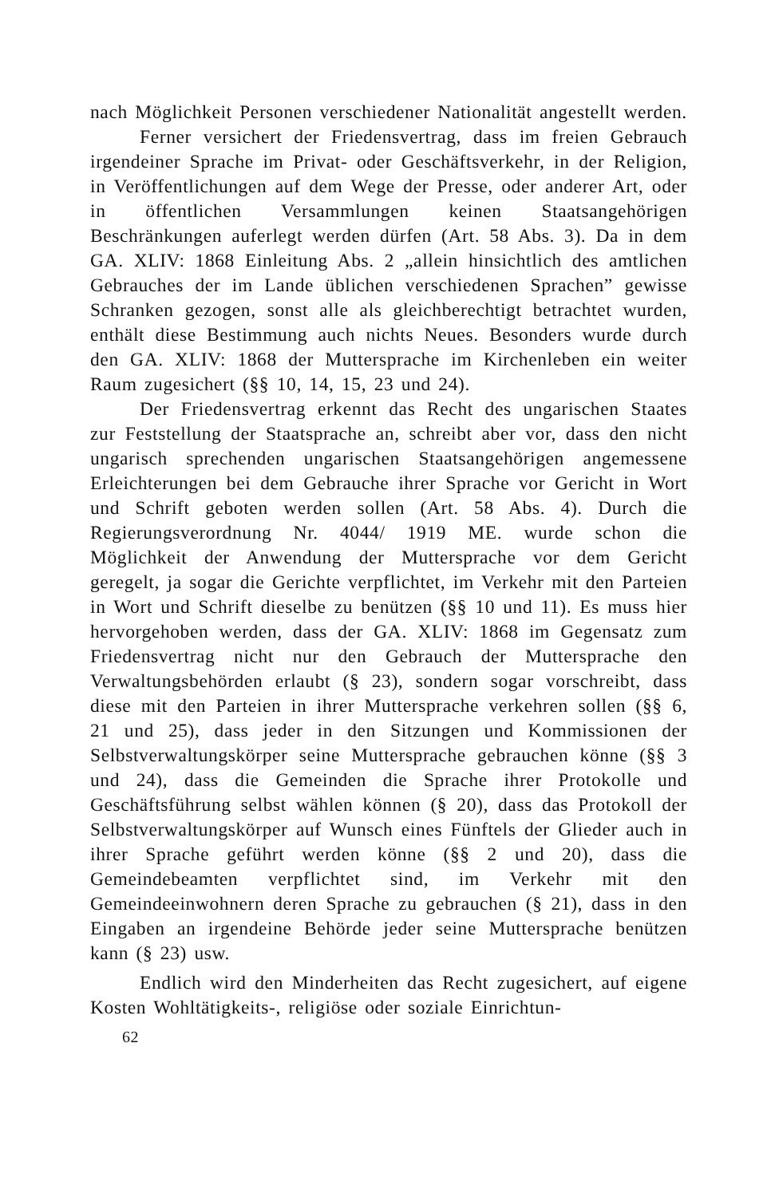nach Möglichkeit Personen verschiedener Nationalität angestellt werden.
Ferner versichert der Friedensvertrag, dass im freien Gebrauch irgendeiner Sprache im Privat- oder Geschäftsverkehr, in der Religion, in Veröffentlichungen auf dem Wege der Presse, oder anderer Art, oder in öffentlichen Versammlungen keinen Staatsangehörigen Beschränkungen auferlegt werden dürfen (Art. 58 Abs. 3). Da in dem GA. XLIV: 1868 Einleitung Abs. 2 „allein hinsichtlich des amtlichen Gebrauches der im Lande üblichen verschiedenen Sprachen” gewisse Schranken gezogen, sonst alle als gleichberechtigt betrachtet wurden, enthält diese Bestimmung auch nichts Neues. Besonders wurde durch den GA. XLIV: 1868 der Muttersprache im Kirchenleben ein weiter Raum zugesichert (§§ 10, 14, 15, 23 und 24).
Der Friedensvertrag erkennt das Recht des ungarischen Staates zur Feststellung der Staatsprache an, schreibt aber vor, dass den nicht ungarisch sprechenden ungarischen Staatsangehörigen angemessene Erleichterungen bei dem Gebrauche ihrer Sprache vor Gericht in Wort und Schrift geboten werden sollen (Art. 58 Abs. 4). Durch die Regierungsverordnung Nr. 4044/ 1919 ME. wurde schon die Möglichkeit der Anwendung der Muttersprache vor dem Gericht geregelt, ja sogar die Gerichte verpflichtet, im Verkehr mit den Parteien in Wort und Schrift dieselbe zu benützen (§§ 10 und 11). Es muss hier hervorgehoben werden, dass der GA. XLIV: 1868 im Gegensatz zum Friedensvertrag nicht nur den Gebrauch der Muttersprache den Verwaltungsbehörden erlaubt (§ 23), sondern sogar vorschreibt, dass diese mit den Parteien in ihrer Muttersprache verkehren sollen (§§ 6, 21 und 25), dass jeder in den Sitzungen und Kommissionen der Selbstverwaltungskörper seine Muttersprache gebrauchen könne (§§ 3 und 24), dass die Gemeinden die Sprache ihrer Protokolle und Geschäftsführung selbst wählen können (§ 20), dass das Protokoll der Selbstverwaltungskörper auf Wunsch eines Fünftels der Glieder auch in ihrer Sprache geführt werden könne (§§ 2 und 20), dass die Gemeindebeamten verpflichtet sind, im Verkehr mit den Gemeindeeinwohnern deren Sprache zu gebrauchen (§ 21), dass in den Eingaben an irgendeine Behörde jeder seine Muttersprache benützen kann (§ 23) usw.
Endlich wird den Minderheiten das Recht zugesichert, auf eigene Kosten Wohltätigkeits-, religiöse oder soziale Einrichtun-
62